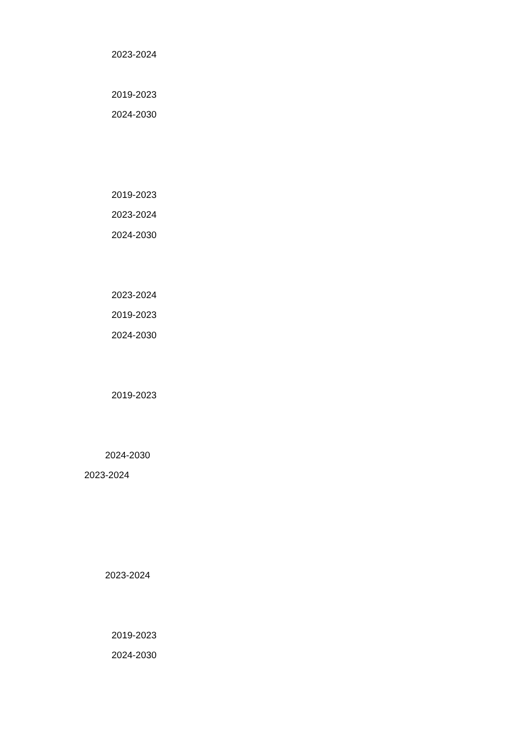2023-2024
2019-2023
2024-2030
2019-2023
2023-2024
2024-2030
2023-2024
2019-2023
2024-2030
2019-2023
2024-2030
2023-2024
2023-2024
2019-2023
2024-2030